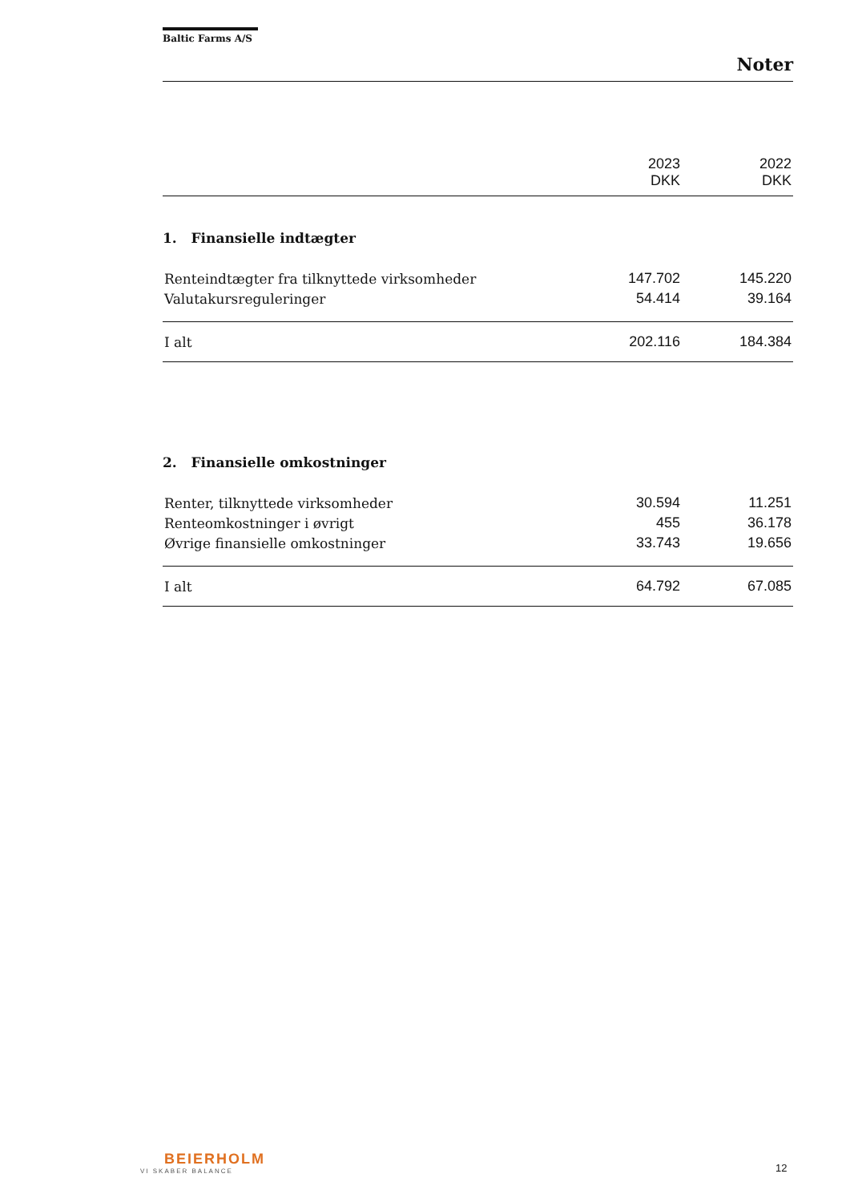Baltic Farms A/S
Noter
| | 2023 DKK | 2022 DKK |
| --- | --- | --- |
1. Finansielle indtægter
| Renteindtægter fra tilknyttede virksomheder | 147.702 | 145.220 |
| Valutakursreguleringer | 54.414 | 39.164 |
| I alt | 202.116 | 184.384 |
2. Finansielle omkostninger
| Renter, tilknyttede virksomheder | 30.594 | 11.251 |
| Renteomkostninger i øvrigt | 455 | 36.178 |
| Øvrige finansielle omkostninger | 33.743 | 19.656 |
| I alt | 64.792 | 67.085 |
BEIERHOLM
VI SKABER BALANCE
12